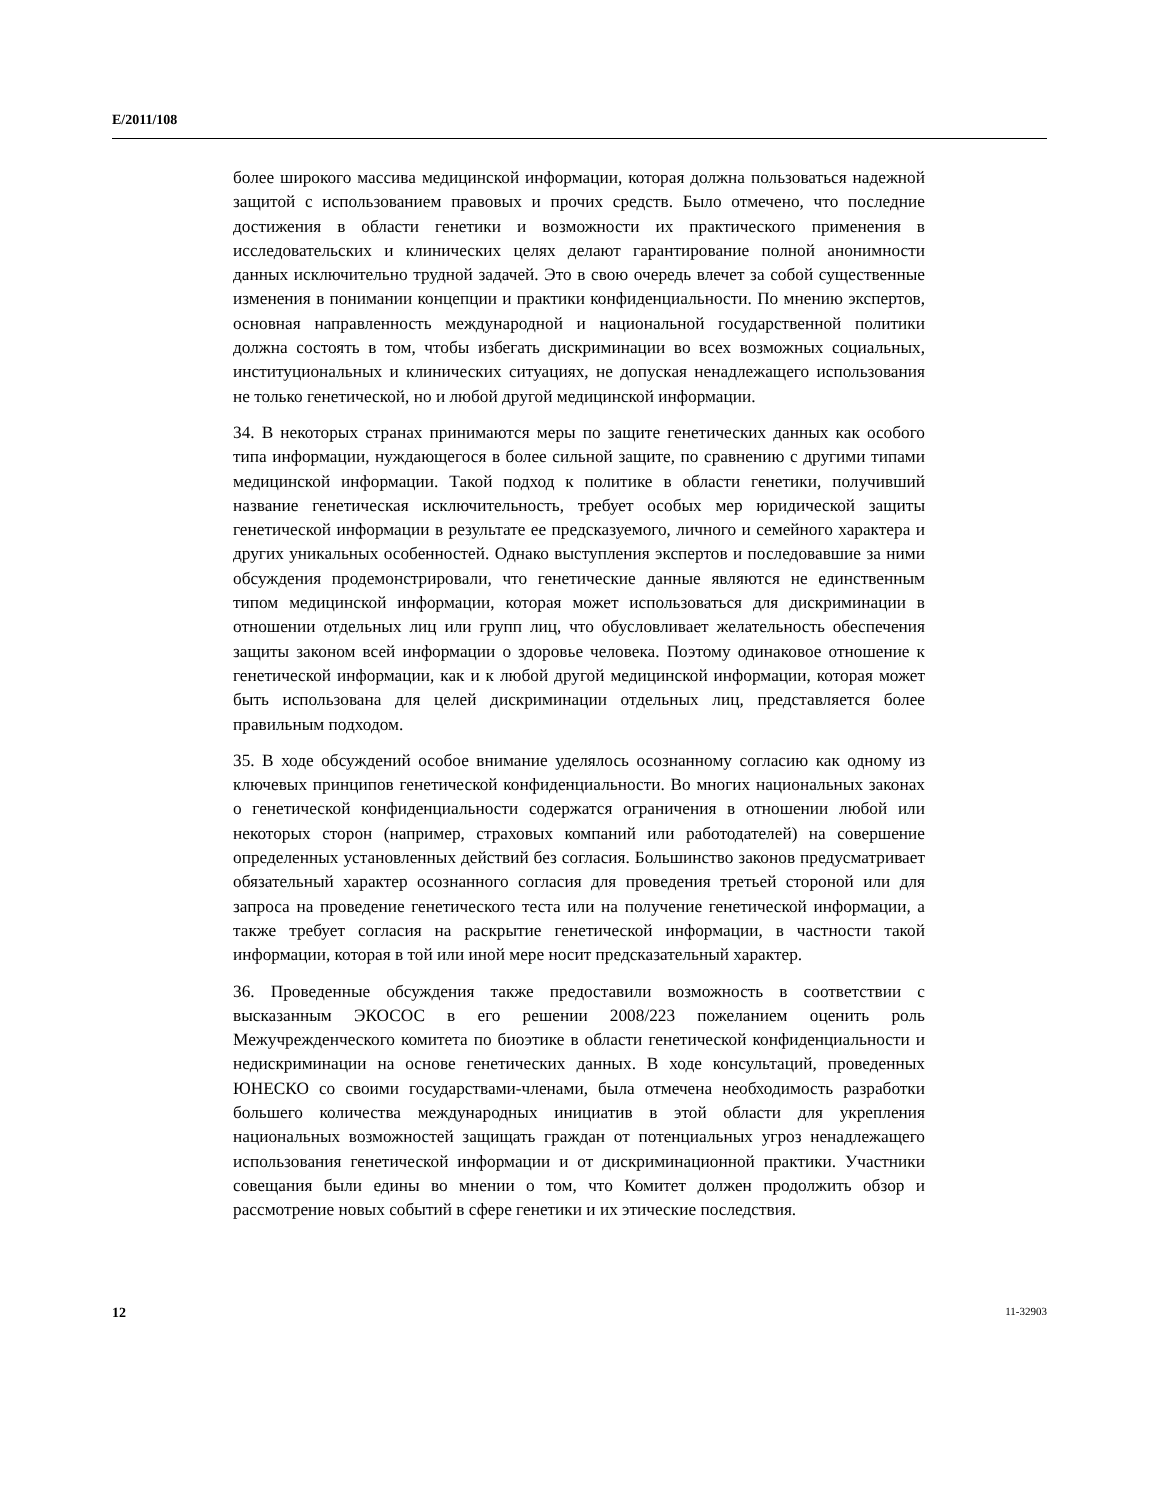E/2011/108
более широкого массива медицинской информации, которая должна пользоваться надежной защитой с использованием правовых и прочих средств. Было отмечено, что последние достижения в области генетики и возможности их практического применения в исследовательских и клинических целях делают гарантирование полной анонимности данных исключительно трудной задачей. Это в свою очередь влечет за собой существенные изменения в понимании концепции и практики конфиденциальности. По мнению экспертов, основная направленность международной и национальной государственной политики должна состоять в том, чтобы избегать дискриминации во всех возможных социальных, институциональных и клинических ситуациях, не допуская ненадлежащего использования не только генетической, но и любой другой медицинской информации.
34. В некоторых странах принимаются меры по защите генетических данных как особого типа информации, нуждающегося в более сильной защите, по сравнению с другими типами медицинской информации. Такой подход к политике в области генетики, получивший название генетическая исключительность, требует особых мер юридической защиты генетической информации в результате ее предсказуемого, личного и семейного характера и других уникальных особенностей. Однако выступления экспертов и последовавшие за ними обсуждения продемонстрировали, что генетические данные являются не единственным типом медицинской информации, которая может использоваться для дискриминации в отношении отдельных лиц или групп лиц, что обусловливает желательность обеспечения защиты законом всей информации о здоровье человека. Поэтому одинаковое отношение к генетической информации, как и к любой другой медицинской информации, которая может быть использована для целей дискриминации отдельных лиц, представляется более правильным подходом.
35. В ходе обсуждений особое внимание уделялось осознанному согласию как одному из ключевых принципов генетической конфиденциальности. Во многих национальных законах о генетической конфиденциальности содержатся ограничения в отношении любой или некоторых сторон (например, страховых компаний или работодателей) на совершение определенных установленных действий без согласия. Большинство законов предусматривает обязательный характер осознанного согласия для проведения третьей стороной или для запроса на проведение генетического теста или на получение генетической информации, а также требует согласия на раскрытие генетической информации, в частности такой информации, которая в той или иной мере носит предсказательный характер.
36. Проведенные обсуждения также предоставили возможность в соответствии с высказанным ЭКОСОС в его решении 2008/223 пожеланием оценить роль Межучрежденческого комитета по биоэтике в области генетической конфиденциальности и недискриминации на основе генетических данных. В ходе консультаций, проведенных ЮНЕСКО со своими государствами-членами, была отмечена необходимость разработки большего количества международных инициатив в этой области для укрепления национальных возможностей защищать граждан от потенциальных угроз ненадлежащего использования генетической информации и от дискриминационной практики. Участники совещания были едины во мнении о том, что Комитет должен продолжить обзор и рассмотрение новых событий в сфере генетики и их этические последствия.
12 11-32903